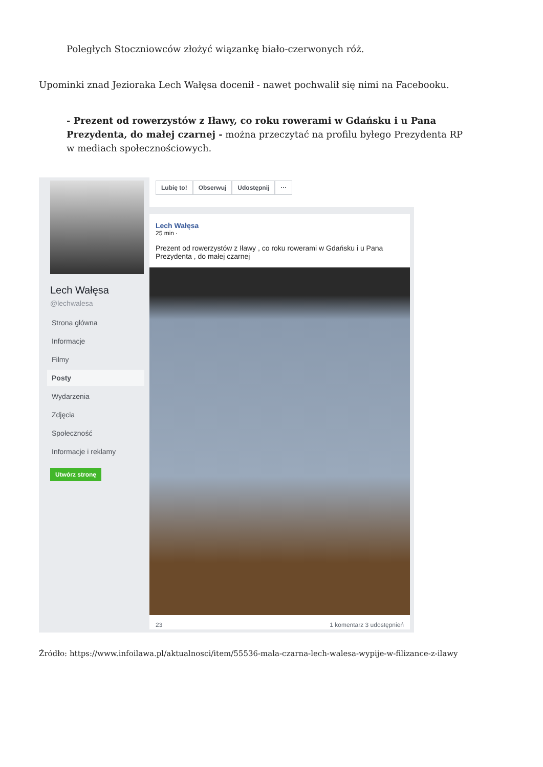Poległych Stoczniowców złożyć wiązankę biało-czerwonych róż.
Upominki znad Jezioraka Lech Wałęsa docenił - nawet pochwalił się nimi na Facebooku.
- Prezent od rowerzystów z Iławy, co roku rowerami w Gdańsku i u Pana Prezydenta, do małej czarnej - można przeczytać na profilu byłego Prezydenta RP w mediach społecznościowych.
Lech Wałęsa
@lechwalesa
Strona główna
Informacje
Filmy
Posty
Wydarzenia
Zdjęcia
Społeczność
Informacje i reklamy
Utwórz stronę
Lubię to! Obserwuj Udostępnij ···
Lech Wałęsa
25 min ·
Prezent od rowerzystów z Iławy , co roku rowerami w Gdańsku i u Pana Prezydenta , do małej czarnej
23 1 komentarz 3 udostępnień
Źródło: https://www.infoilawa.pl/aktualnosci/item/55536-mala-czarna-lech-walesa-wypije-w-filizance-z-ilawy